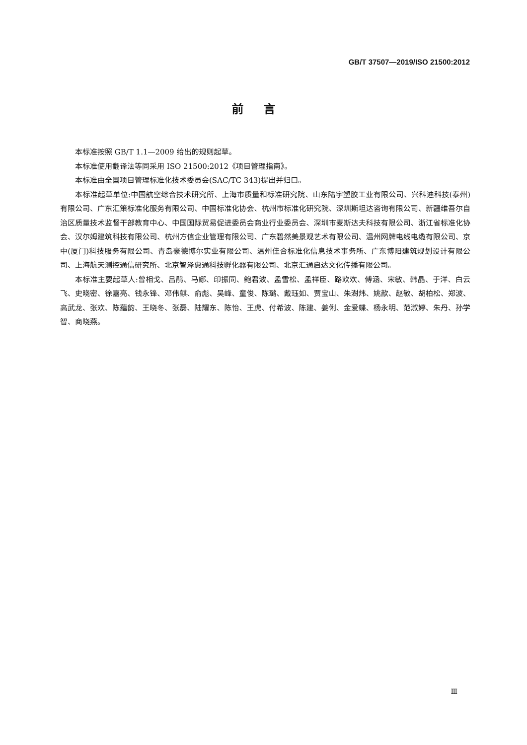GB/T 37507—2019/ISO 21500:2012
前言
本标准按照 GB/T 1.1—2009 给出的规则起草。
本标准使用翻译法等同采用 ISO 21500:2012《项目管理指南》。
本标准由全国项目管理标准化技术委员会(SAC/TC 343)提出并归口。
本标准起草单位:中国航空综合技术研究所、上海市质量和标准研究院、山东陆宇塑胶工业有限公司、兴科迪科技(泰州)有限公司、广东汇策标准化服务有限公司、中国标准化协会、杭州市标准化研究院、深圳斯坦达咨询有限公司、新疆维吾尔自治区质量技术监督干部教育中心、中国国际贸易促进委员会商业行业委员会、深圳市麦斯达夫科技有限公司、浙江省标准化协会、汉尔姆建筑科技有限公司、杭州方信企业管理有限公司、广东碧然美景观艺术有限公司、温州网牌电线电缆有限公司、京中(厦门)科技服务有限公司、青岛豪德博尔实业有限公司、温州佳合标准化信息技术事务所、广东博阳建筑规划设计有限公司、上海航天测控通信研究所、北京智泽惠通科技孵化器有限公司、北京汇通启达文化传播有限公司。
本标准主要起草人:曾相戈、吕鹃、马娜、印振同、鲍君波、孟雪松、孟祥臣、路欢欢、傅涵、宋敏、韩晶、于洋、白云飞、史晓密、徐嘉亮、钱永锋、邓伟麒、俞彪、吴峰、童俊、陈璐、戴珏如、贾宝山、朱澍炜、姚歆、赵敏、胡柏松、郑波、高武龙、张欢、陈蕴韵、王晓冬、张磊、陆耀东、陈怡、王虎、付希波、陈建、姜俐、金爱蝶、杨永明、范淑婷、朱丹、孙学智、商晓燕。
Ⅲ